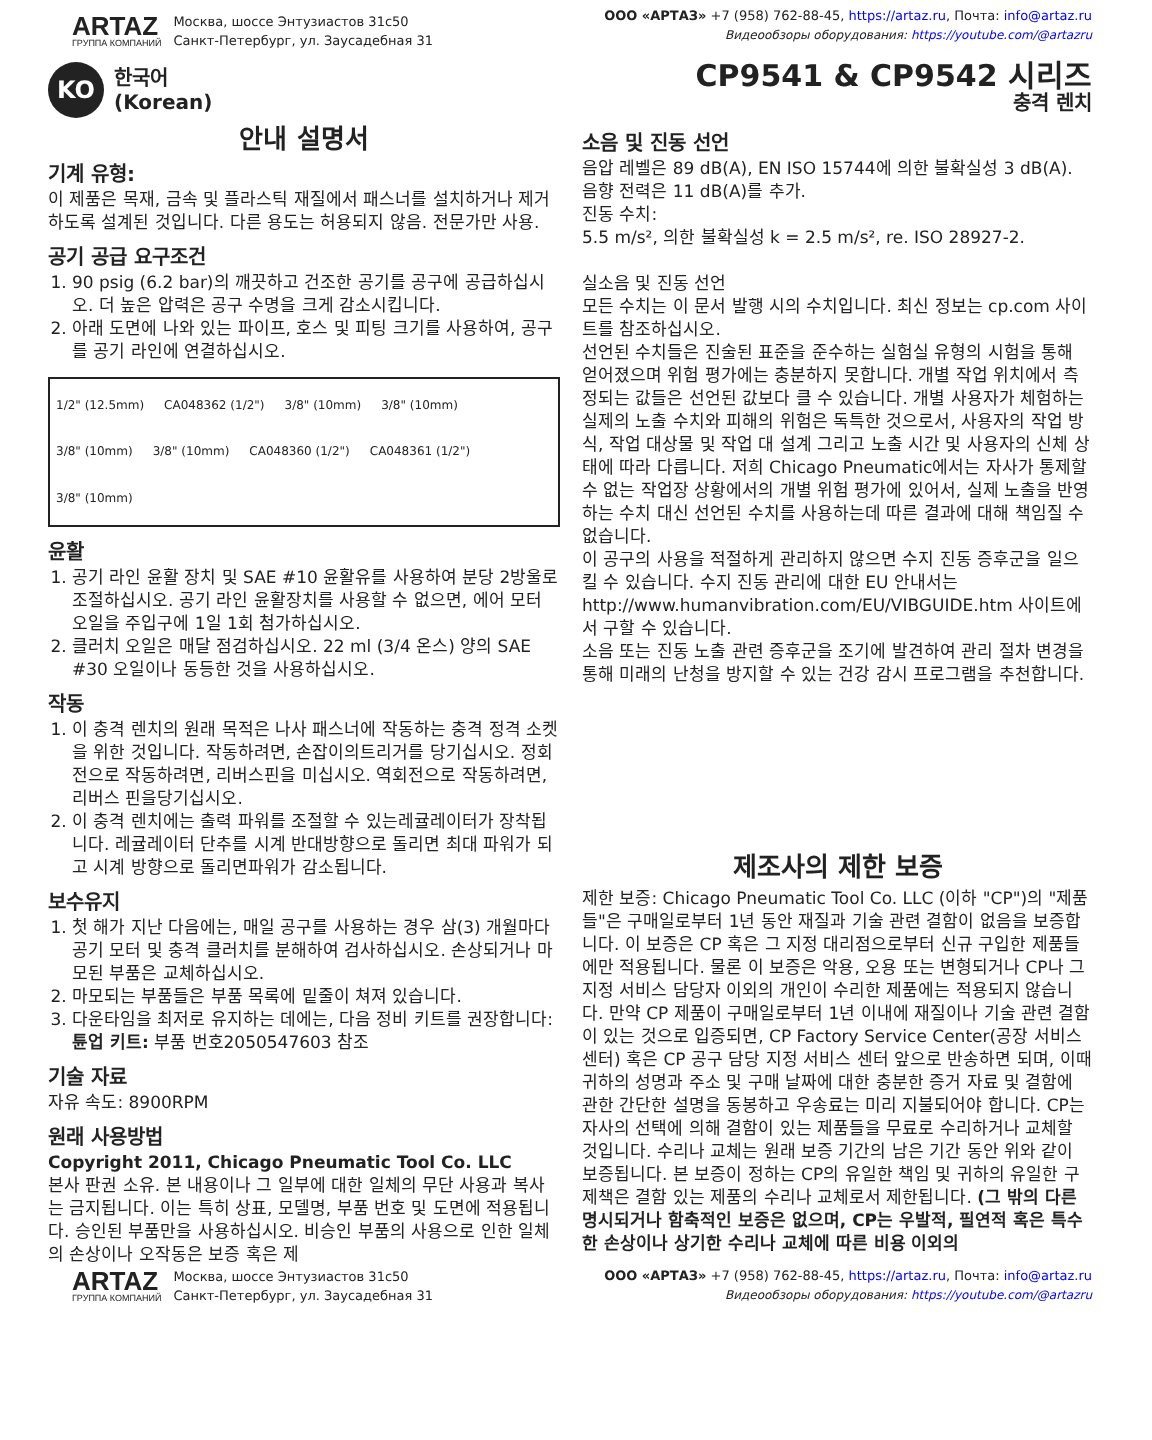ARTAZ
ГРУППА КОМПАНИЙ
Москва, шоссе Энтузиастов 31с50
Санкт-Петербург, ул. Заусадебная 31
ООО «АРТАЗ» +7 (958) 762-88-45, https://artaz.ru, Почта: info@artaz.ru
Видеообзоры оборудования: https://youtube.com/@artazru
KO
한국어
(Korean)
CP9541 & CP9542 시리즈
충격 렌치
안내 설명서
기계 유형:
이 제품은 목재, 금속 및 플라스틱 재질에서 패스너를 설치하거나 제거하도록 설계된 것입니다. 다른 용도는 허용되지 않음. 전문가만 사용.
공기 공급 요구조건
1. 90 psig (6.2 bar)의 깨끗하고 건조한 공기를 공구에 공급하십시오. 더 높은 압력은 공구 수명을 크게 감소시킵니다.
2. 아래 도면에 나와 있는 파이프, 호스 및 피팅 크기를 사용하여, 공구를 공기 라인에 연결하십시오.
1/2" (12.5mm) CA048362 (1/2") 3/8" (10mm) 3/8" (10mm) 3/8" (10mm) 3/8" (10mm) CA048360 (1/2") CA048361 (1/2") 3/8" (10mm)
윤활
1. 공기 라인 윤활 장치 및 SAE #10 윤활유를 사용하여 분당 2방울로 조절하십시오. 공기 라인 윤활장치를 사용할 수 없으면, 에어 모터 오일을 주입구에 1일 1회 첨가하십시오.
2. 클러치 오일은 매달 점검하십시오. 22 ml (3/4 온스) 양의 SAE #30 오일이나 동등한 것을 사용하십시오.
작동
1. 이 충격 렌치의 원래 목적은 나사 패스너에 작동하는 충격 정격 소켓을 위한 것입니다. 작동하려면, 손잡이의트리거를 당기십시오. 정회전으로 작동하려면, 리버스핀을 미십시오. 역회전으로 작동하려면, 리버스 핀을당기십시오.
2. 이 충격 렌치에는 출력 파워를 조절할 수 있는레귤레이터가 장착됩니다. 레귤레이터 단추를 시계 반대방향으로 돌리면 최대 파워가 되고 시계 방향으로 돌리면파워가 감소됩니다.
보수유지
1. 첫 해가 지난 다음에는, 매일 공구를 사용하는 경우 삼(3) 개월마다 공기 모터 및 충격 클러치를 분해하여 검사하십시오. 손상되거나 마모된 부품은 교체하십시오.
2. 마모되는 부품들은 부품 목록에 밑줄이 쳐져 있습니다.
3. 다운타임을 최저로 유지하는 데에는, 다음 정비 키트를 권장합니다:
튠업 키트: 부품 번호2050547603 참조
기술 자료
자유 속도: 8900RPM
원래 사용방법
Copyright 2011, Chicago Pneumatic Tool Co. LLC
본사 판권 소유. 본 내용이나 그 일부에 대한 일체의 무단 사용과 복사는 금지됩니다. 이는 특히 상표, 모델명, 부품 번호 및 도면에 적용됩니다. 승인된 부품만을 사용하십시오. 비승인 부품의 사용으로 인한 일체의 손상이나 오작동은 보증 혹은 제
소음 및 진동 선언
음압 레벨은 89 dB(A), EN ISO 15744에 의한 불확실성 3 dB(A). 음향 전력은 11 dB(A)를 추가.
진동 수치:
5.5 m/s², 의한 불확실성 k = 2.5 m/s², re. ISO 28927-2.
실소음 및 진동 선언
모든 수치는 이 문서 발행 시의 수치입니다. 최신 정보는 cp.com 사이트를 참조하십시오.
선언된 수치들은 진술된 표준을 준수하는 실험실 유형의 시험을 통해 얻어졌으며 위험 평가에는 충분하지 못합니다. 개별 작업 위치에서 측정되는 값들은 선언된 값보다 클 수 있습니다. 개별 사용자가 체험하는 실제의 노출 수치와 피해의 위험은 독특한 것으로서, 사용자의 작업 방식, 작업 대상물 및 작업 대 설계 그리고 노출 시간 및 사용자의 신체 상태에 따라 다릅니다. 저희 Chicago Pneumatic에서는 자사가 통제할 수 없는 작업장 상황에서의 개별 위험 평가에 있어서, 실제 노출을 반영하는 수치 대신 선언된 수치를 사용하는데 따른 결과에 대해 책임질 수 없습니다.
이 공구의 사용을 적절하게 관리하지 않으면 수지 진동 증후군을 일으킬 수 있습니다. 수지 진동 관리에 대한 EU 안내서는 http://www.humanvibration.com/EU/VIBGUIDE.htm 사이트에서 구할 수 있습니다.
소음 또는 진동 노출 관련 증후군을 조기에 발견하여 관리 절차 변경을 통해 미래의 난청을 방지할 수 있는 건강 감시 프로그램을 추천합니다.
제조사의 제한 보증
제한 보증: Chicago Pneumatic Tool Co. LLC (이하 "CP")의 "제품들"은 구매일로부터 1년 동안 재질과 기술 관련 결함이 없음을 보증합니다. 이 보증은 CP 혹은 그 지정 대리점으로부터 신규 구입한 제품들에만 적용됩니다. 물론 이 보증은 악용, 오용 또는 변형되거나 CP나 그 지정 서비스 담당자 이외의 개인이 수리한 제품에는 적용되지 않습니다. 만약 CP 제품이 구매일로부터 1년 이내에 재질이나 기술 관련 결함이 있는 것으로 입증되면, CP Factory Service Center(공장 서비스 센터) 혹은 CP 공구 담당 지정 서비스 센터 앞으로 반송하면 되며, 이때 귀하의 성명과 주소 및 구매 날짜에 대한 충분한 증거 자료 및 결함에 관한 간단한 설명을 동봉하고 우송료는 미리 지불되어야 합니다. CP는 자사의 선택에 의해 결함이 있는 제품들을 무료로 수리하거나 교체할 것입니다. 수리나 교체는 원래 보증 기간의 남은 기간 동안 위와 같이 보증됩니다. 본 보증이 정하는 CP의 유일한 책임 및 귀하의 유일한 구제책은 결함 있는 제품의 수리나 교체로서 제한됩니다. (그 밖의 다른 명시되거나 함축적인 보증은 없으며, CP는 우발적, 필연적 혹은 특수한 손상이나 상기한 수리나 교체에 따른 비용 이외의
ARTAZ
ГРУППА КОМПАНИЙ
Москва, шоссе Энтузиастов 31с50
Санкт-Петербург, ул. Заусадебная 31
ООО «АРТАЗ» +7 (958) 762-88-45, https://artaz.ru, Почта: info@artaz.ru
Видеообзоры оборудования: https://youtube.com/@artazru